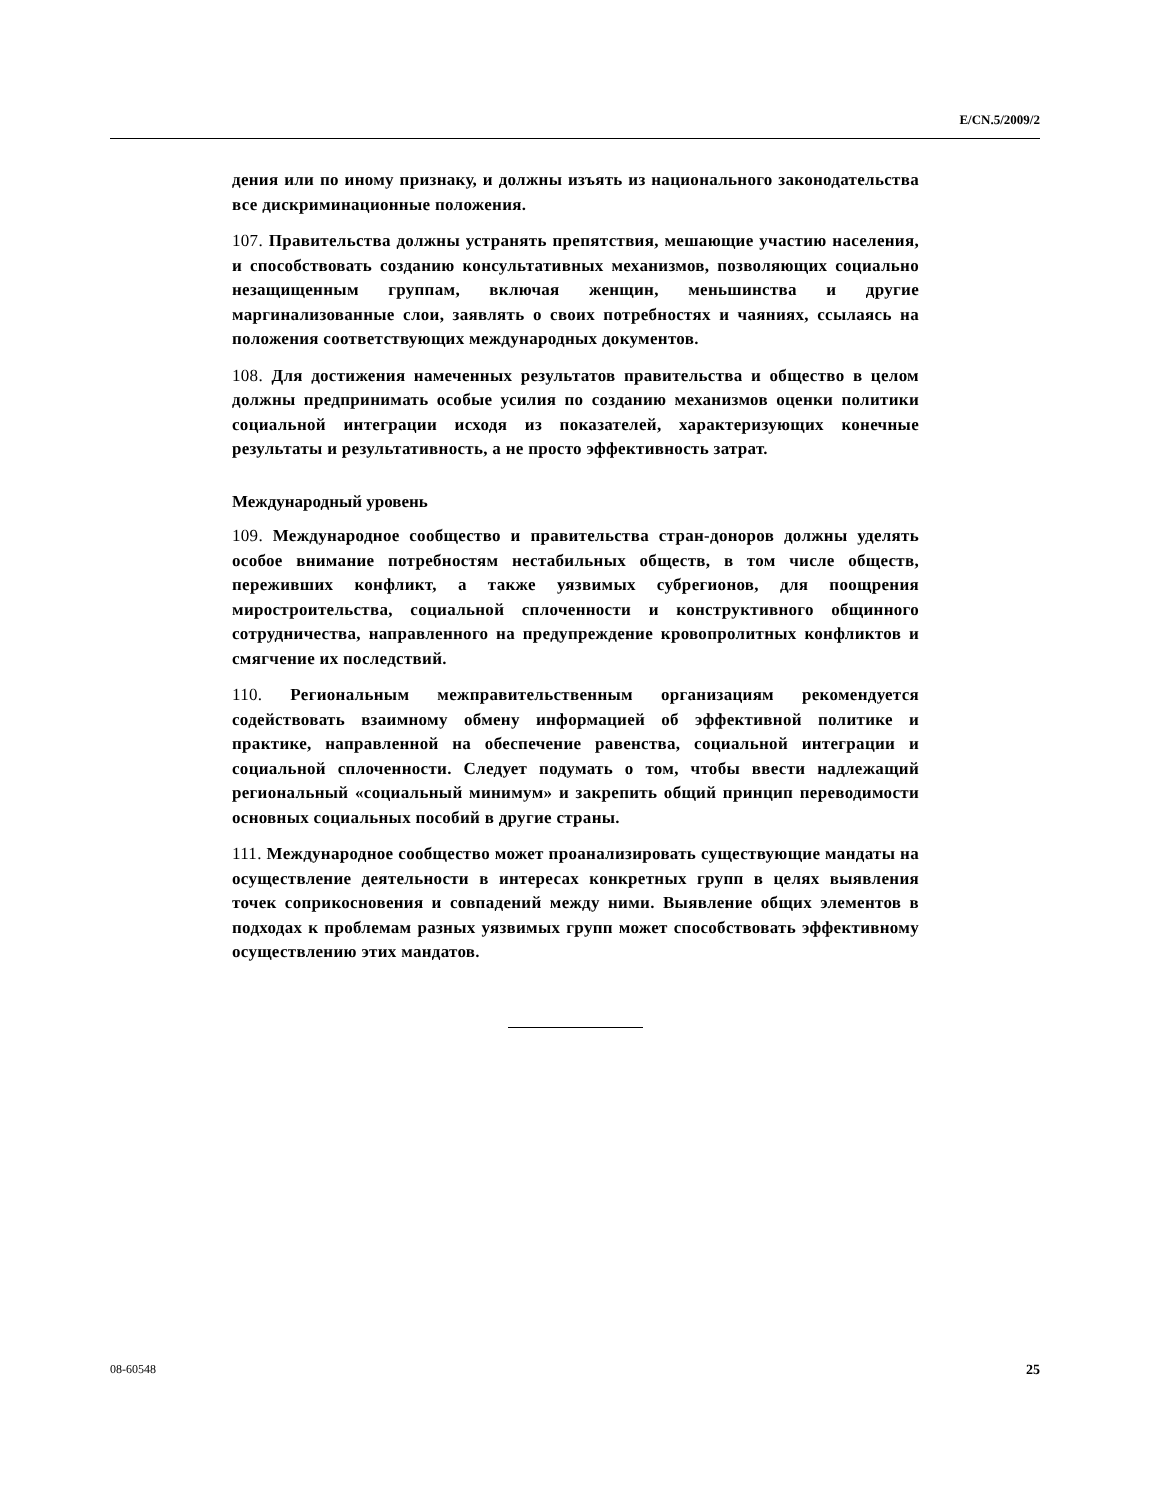E/CN.5/2009/2
дения или по иному признаку, и должны изъять из национального законодательства все дискриминационные положения.
107. Правительства должны устранять препятствия, мешающие участию населения, и способствовать созданию консультативных механизмов, позволяющих социально незащищенным группам, включая женщин, меньшинства и другие маргинализованные слои, заявлять о своих потребностях и чаяниях, ссылаясь на положения соответствующих международных документов.
108. Для достижения намеченных результатов правительства и общество в целом должны предпринимать особые усилия по созданию механизмов оценки политики социальной интеграции исходя из показателей, характеризующих конечные результаты и результативность, а не просто эффективность затрат.
Международный уровень
109. Международное сообщество и правительства стран-доноров должны уделять особое внимание потребностям нестабильных обществ, в том числе обществ, переживших конфликт, а также уязвимых субрегионов, для поощрения миростроительства, социальной сплоченности и конструктивного общинного сотрудничества, направленного на предупреждение кровопролитных конфликтов и смягчение их последствий.
110. Региональным межправительственным организациям рекомендуется содействовать взаимному обмену информацией об эффективной политике и практике, направленной на обеспечение равенства, социальной интеграции и социальной сплоченности. Следует подумать о том, чтобы ввести надлежащий региональный «социальный минимум» и закрепить общий принцип переводимости основных социальных пособий в другие страны.
111. Международное сообщество может проанализировать существующие мандаты на осуществление деятельности в интересах конкретных групп в целях выявления точек соприкосновения и совпадений между ними. Выявление общих элементов в подходах к проблемам разных уязвимых групп может способствовать эффективному осуществлению этих мандатов.
08-60548 25